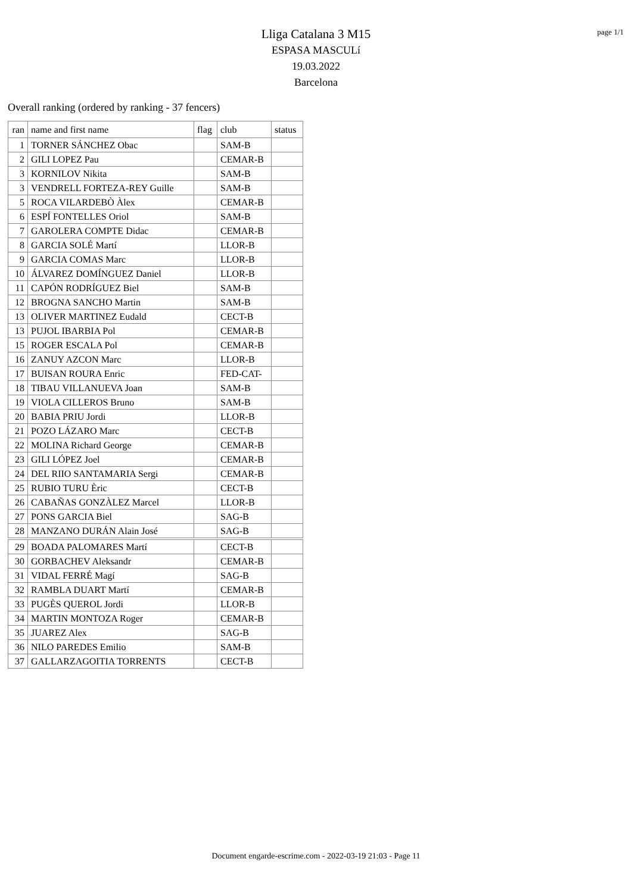page 1/1
Lliga Catalana 3 M15
ESPASA MASCULí
19.03.2022
Barcelona
Overall ranking (ordered by ranking - 37 fencers)
| ran | name and first name | flag | club | status |
| --- | --- | --- | --- | --- |
| 1 | TORNER SÁNCHEZ Obac | | SAM-B | |
| 2 | GILI LOPEZ Pau | | CEMAR-B | |
| 3 | KORNILOV Nikita | | SAM-B | |
| 3 | VENDRELL FORTEZA-REY Guille | | SAM-B | |
| 5 | ROCA VILARDEBÒ Àlex | | CEMAR-B | |
| 6 | ESPÍ FONTELLES Oriol | | SAM-B | |
| 7 | GAROLERA COMPTE Didac | | CEMAR-B | |
| 8 | GARCIA SOLÉ Martí | | LLOR-B | |
| 9 | GARCIA COMAS Marc | | LLOR-B | |
| 10 | ÁLVAREZ DOMÍNGUEZ Daniel | | LLOR-B | |
| 11 | CAPÓN RODRÍGUEZ Biel | | SAM-B | |
| 12 | BROGNA SANCHO Martin | | SAM-B | |
| 13 | OLIVER MARTINEZ Eudald | | CECT-B | |
| 13 | PUJOL IBARBIA Pol | | CEMAR-B | |
| 15 | ROGER ESCALA Pol | | CEMAR-B | |
| 16 | ZANUY AZCON Marc | | LLOR-B | |
| 17 | BUISAN ROURA Enric | | FED-CAT- | |
| 18 | TIBAU VILLANUEVA Joan | | SAM-B | |
| 19 | VIOLA CILLEROS Bruno | | SAM-B | |
| 20 | BABIA PRIU Jordi | | LLOR-B | |
| 21 | POZO LÁZARO Marc | | CECT-B | |
| 22 | MOLINA Richard George | | CEMAR-B | |
| 23 | GILI LÓPEZ Joel | | CEMAR-B | |
| 24 | DEL RIIO SANTAMARIA Sergi | | CEMAR-B | |
| 25 | RUBIO TURU Èric | | CECT-B | |
| 26 | CABAÑAS GONZÀLEZ Marcel | | LLOR-B | |
| 27 | PONS GARCIA Biel | | SAG-B | |
| 28 | MANZANO DURÁN Alain José | | SAG-B | |
| 29 | BOADA PALOMARES Martí | | CECT-B | |
| 30 | GORBACHEV Aleksandr | | CEMAR-B | |
| 31 | VIDAL FERRÉ Magí | | SAG-B | |
| 32 | RAMBLA DUART Martí | | CEMAR-B | |
| 33 | PUGÈS QUEROL Jordi | | LLOR-B | |
| 34 | MARTIN MONTOZA Roger | | CEMAR-B | |
| 35 | JUAREZ Alex | | SAG-B | |
| 36 | NILO PAREDES Emilio | | SAM-B | |
| 37 | GALLARZAGOITIA TORRENTS | | CECT-B | |
Document engarde-escrime.com - 2022-03-19 21:03 - Page 11